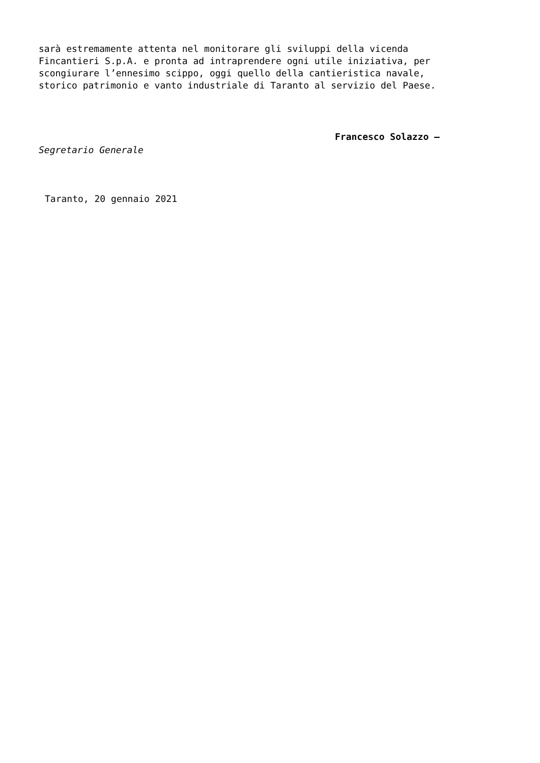sarà estremamente attenta nel monitorare gli sviluppi della vicenda Fincantieri S.p.A. e pronta ad intraprendere ogni utile iniziativa, per scongiurare l’ennesimo scippo, oggi quello della cantieristica navale, storico patrimonio e vanto industriale di Taranto al servizio del Paese.
Francesco Solazzo –
Segretario Generale
Taranto, 20 gennaio 2021